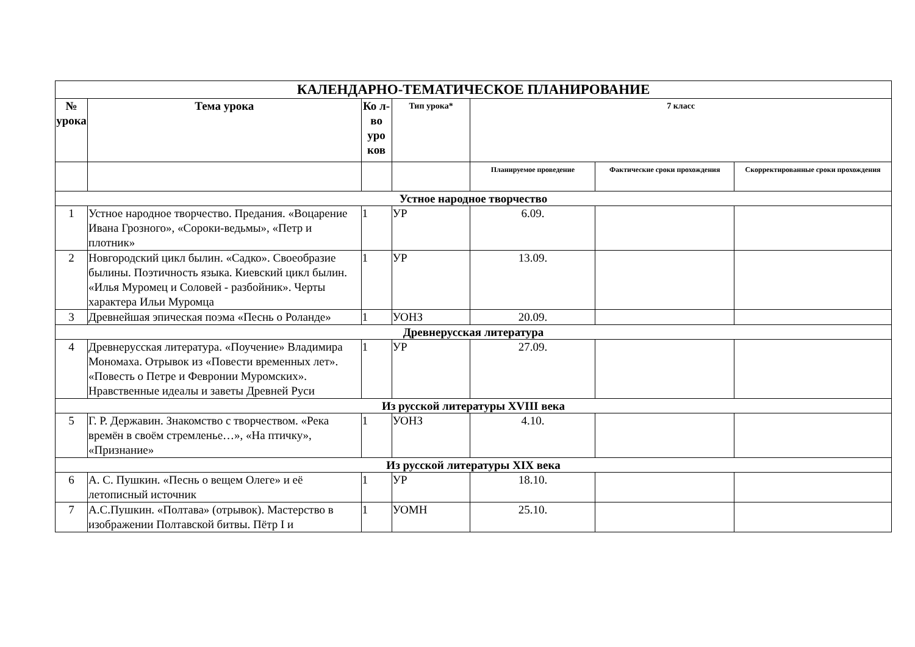| КАЛЕНДАРНО-ТЕМАТИЧЕСКОЕ ПЛАНИРОВАНИЕ | | | | | | |
| № урока | Тема урока | Ко л-во уро ков | Тип урока* | 7 класс | | |
| | | | | Планируемое проведение | Фактические сроки прохождения | Скорректированные сроки прохождения |
| Устное народное творчество | | | | | | |
| 1 | Устное народное творчество. Предания. «Воцарение Ивана Грозного», «Сороки-ведьмы», «Петр и плотник» | 1 | УР | 6.09. | | |
| 2 | Новгородский цикл былин. «Садко». Своеобразие былины. Поэтичность языка. Киевский цикл былин. «Илья Муромец и Соловей - разбойник». Черты характера Ильи Муромца | 1 | УР | 13.09. | | |
| 3 | Древнейшая эпическая поэма «Песнь о Роланде» | 1 | УОНЗ | 20.09. | | |
| Древнерусская литература | | | | | | |
| 4 | Древнерусская литература. «Поучение» Владимира Мономаха. Отрывок из «Повести временных лет». «Повесть о Петре и Февронии Муромских». Нравственные идеалы и заветы Древней Руси | 1 | УР | 27.09. | | |
| Из русской литературы XVIII века | | | | | | |
| 5 | Г. Р. Державин. Знакомство с творчеством. «Река времён в своём стремленье…», «На птичку», «Признание» | 1 | УОНЗ | 4.10. | | |
| Из русской литературы XIX века | | | | | | |
| 6 | А. С. Пушкин. «Песнь о вещем Олеге» и её летописный источник | 1 | УР | 18.10. | | |
| 7 | А.С.Пушкин. «Полтава» (отрывок). Мастерство в изображении Полтавской битвы. Пётр I и | 1 | УОМН | 25.10. | | |